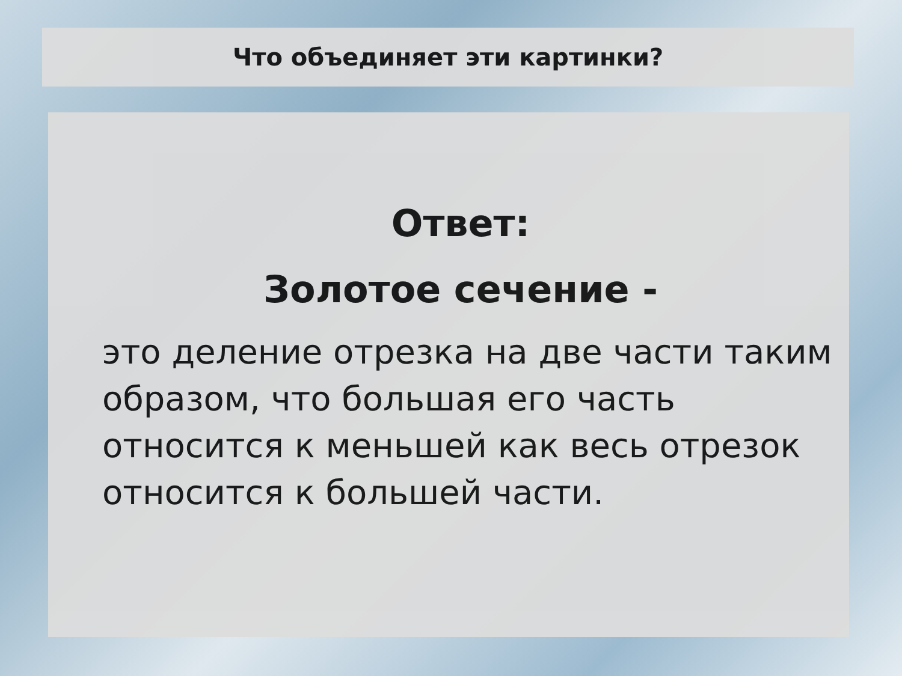Что объединяет эти картинки?
Ответ:
Золотое сечение -
это деление отрезка на две части таким образом, что большая его часть относится к меньшей как весь отрезок относится к большей части.